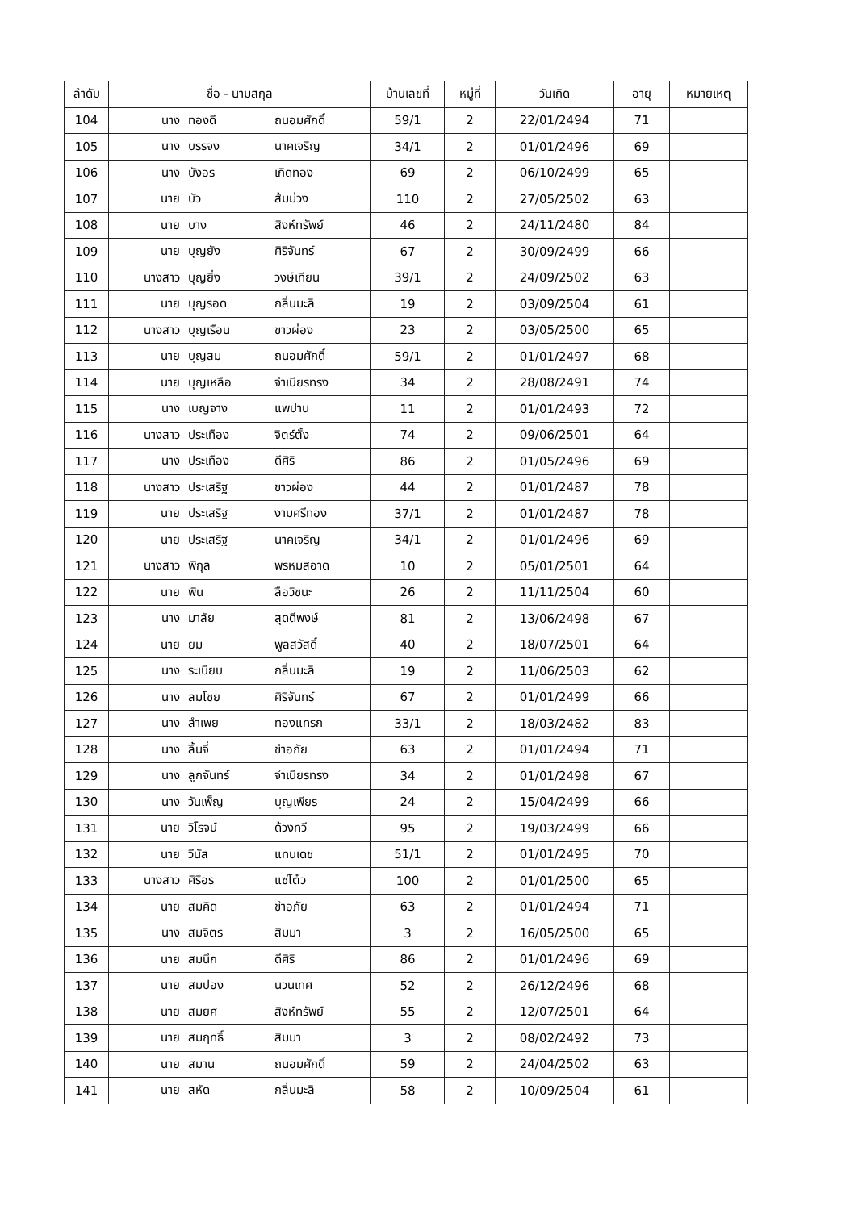| ลำดับ | ชื่อ - นามสกุล | | | บ้านเลขที่ | หมู่ที่ | วันเกิด | อายุ | หมายเหตุ |
| --- | --- | --- | --- | --- | --- | --- | --- | --- |
| 104 | นาง | ทองดี | ถนอมศักดิ์ | 59/1 | 2 | 22/01/2494 | 71 | |
| 105 | นาง | บรรจง | นาคเจริญ | 34/1 | 2 | 01/01/2496 | 69 | |
| 106 | นาง | บังอร | เกิดทอง | 69 | 2 | 06/10/2499 | 65 | |
| 107 | นาย | บัว | ส้มม่วง | 110 | 2 | 27/05/2502 | 63 | |
| 108 | นาย | บาง | สิงห์ทรัพย์ | 46 | 2 | 24/11/2480 | 84 | |
| 109 | นาย | บุญยัง | ศิริจันทร์ | 67 | 2 | 30/09/2499 | 66 | |
| 110 | นางสาว | บุญยิ่ง | วงษ์เทียน | 39/1 | 2 | 24/09/2502 | 63 | |
| 111 | นาย | บุญรอด | กลิ่นมะลิ | 19 | 2 | 03/09/2504 | 61 | |
| 112 | นางสาว | บุญเรือน | ขาวผ่อง | 23 | 2 | 03/05/2500 | 65 | |
| 113 | นาย | บุญสม | ถนอมศักดิ์ | 59/1 | 2 | 01/01/2497 | 68 | |
| 114 | นาย | บุญเหลือ | จำเนียรทรง | 34 | 2 | 28/08/2491 | 74 | |
| 115 | นาง | เบญจาง | แพปาน | 11 | 2 | 01/01/2493 | 72 | |
| 116 | นางสาว | ประเทือง | จิตร์ตั้ง | 74 | 2 | 09/06/2501 | 64 | |
| 117 | นาง | ประเทือง | ดีศิริ | 86 | 2 | 01/05/2496 | 69 | |
| 118 | นางสาว | ประเสริฐ | ขาวผ่อง | 44 | 2 | 01/01/2487 | 78 | |
| 119 | นาย | ประเสริฐ | งามศรีทอง | 37/1 | 2 | 01/01/2487 | 78 | |
| 120 | นาย | ประเสริฐ | นาคเจริญ | 34/1 | 2 | 01/01/2496 | 69 | |
| 121 | นางสาว | พิกุล | พรหมสอาด | 10 | 2 | 05/01/2501 | 64 | |
| 122 | นาย | พิน | ลือวิชนะ | 26 | 2 | 11/11/2504 | 60 | |
| 123 | นาง | มาลัย | สุดดีพงษ์ | 81 | 2 | 13/06/2498 | 67 | |
| 124 | นาย | ยม | พูลสวัสดิ์ | 40 | 2 | 18/07/2501 | 64 | |
| 125 | นาง | ระเบียบ | กลิ่นมะลิ | 19 | 2 | 11/06/2503 | 62 | |
| 126 | นาง | ลมโชย | ศิริจันทร์ | 67 | 2 | 01/01/2499 | 66 | |
| 127 | นาง | ลำเพย | ทองแทรก | 33/1 | 2 | 18/03/2482 | 83 | |
| 128 | นาง | ลิ้นจี่ | ขำอภัย | 63 | 2 | 01/01/2494 | 71 | |
| 129 | นาง | ลูกจันทร์ | จำเนียรทรง | 34 | 2 | 01/01/2498 | 67 | |
| 130 | นาง | วันเพ็ญ | บุญเพียร | 24 | 2 | 15/04/2499 | 66 | |
| 131 | นาย | วิโรจน์ | ด้วงทวี | 95 | 2 | 19/03/2499 | 66 | |
| 132 | นาย | วีนัส | แทนเดช | 51/1 | 2 | 01/01/2495 | 70 | |
| 133 | นางสาว | ศิริอร | แซ่โต๋ว | 100 | 2 | 01/01/2500 | 65 | |
| 134 | นาย | สมคิด | ขำอภัย | 63 | 2 | 01/01/2494 | 71 | |
| 135 | นาง | สมจิตร | สิมมา | 3 | 2 | 16/05/2500 | 65 | |
| 136 | นาย | สมนึก | ดีศิริ | 86 | 2 | 01/01/2496 | 69 | |
| 137 | นาย | สมปอง | นวนเทศ | 52 | 2 | 26/12/2496 | 68 | |
| 138 | นาย | สมยศ | สิงห์ทรัพย์ | 55 | 2 | 12/07/2501 | 64 | |
| 139 | นาย | สมฤทธิ์ | สิมมา | 3 | 2 | 08/02/2492 | 73 | |
| 140 | นาย | สมาน | ถนอมศักดิ์ | 59 | 2 | 24/04/2502 | 63 | |
| 141 | นาย | สหัด | กลิ่นมะลิ | 58 | 2 | 10/09/2504 | 61 | |